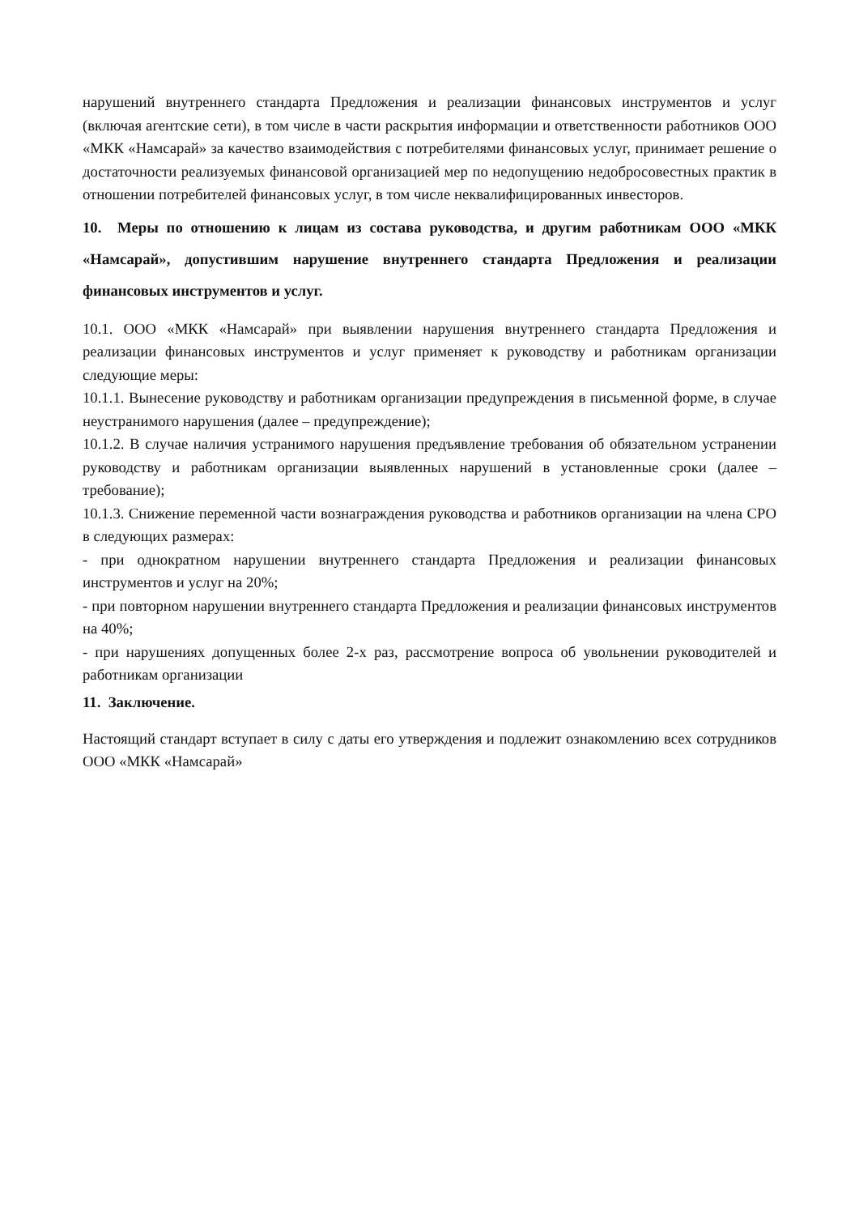нарушений внутреннего стандарта Предложения и реализации финансовых инструментов и услуг (включая агентские сети), в том числе в части раскрытия информации и ответственности работников ООО «МКК «Намсарай» за качество взаимодействия с потребителями финансовых услуг, принимает решение о достаточности реализуемых финансовой организацией мер по недопущению недобросовестных практик в отношении потребителей финансовых услуг, в том числе неквалифицированных инвесторов.
10. Меры по отношению к лицам из состава руководства, и другим работникам ООО «МКК «Намсарай», допустившим нарушение внутреннего стандарта Предложения и реализации финансовых инструментов и услуг.
10.1. ООО «МКК «Намсарай» при выявлении нарушения внутреннего стандарта Предложения и реализации финансовых инструментов и услуг применяет к руководству и работникам организации следующие меры:
10.1.1. Вынесение руководству и работникам организации предупреждения в письменной форме, в случае неустранимого нарушения (далее – предупреждение);
10.1.2. В случае наличия устранимого нарушения предъявление требования об обязательном устранении руководству и работникам организации выявленных нарушений в установленные сроки (далее – требование);
10.1.3. Снижение переменной части вознаграждения руководства и работников организации на члена СРО в следующих размерах:
- при однократном нарушении внутреннего стандарта Предложения и реализации финансовых инструментов и услуг на 20%;
- при повторном нарушении внутреннего стандарта Предложения и реализации финансовых инструментов на 40%;
- при нарушениях допущенных более 2-х раз, рассмотрение вопроса об увольнении руководителей и работникам организации
11. Заключение.
Настоящий стандарт вступает в силу с даты его утверждения и подлежит ознакомлению всех сотрудников ООО «МКК «Намсарай»